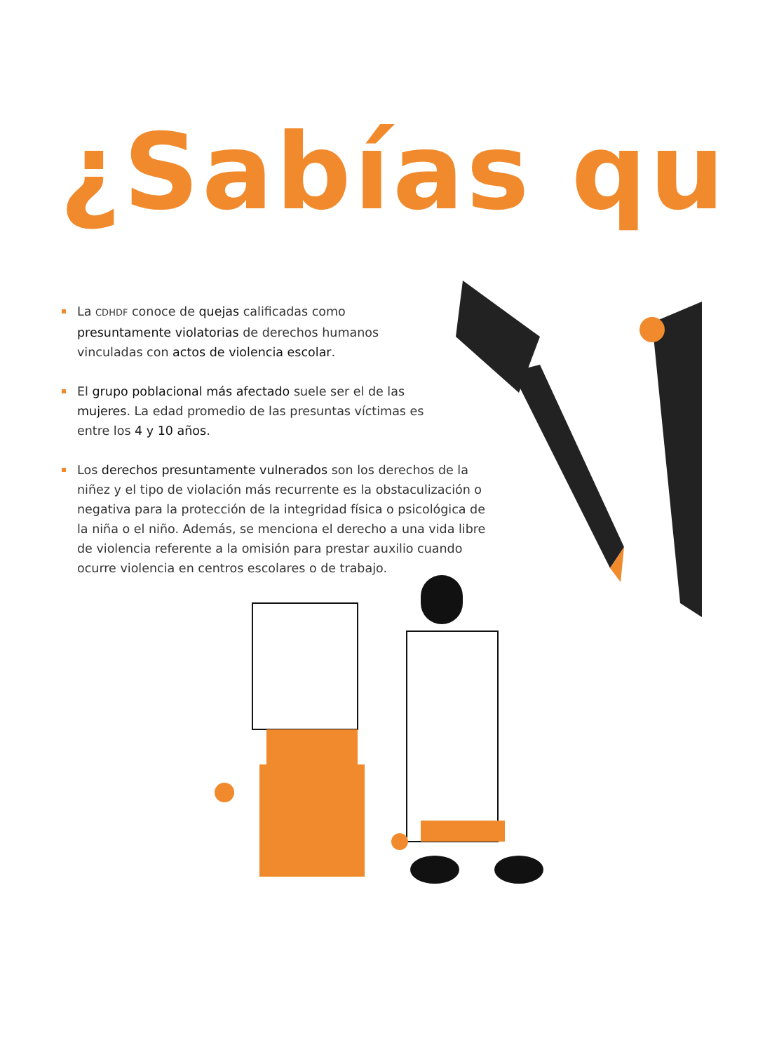¿Sabías qu
La CDHDF conoce de quejas calificadas como presuntamente violatorias de derechos humanos vinculadas con actos de violencia escolar.
El grupo poblacional más afectado suele ser el de las mujeres. La edad promedio de las presuntas víctimas es entre los 4 y 10 años.
Los derechos presuntamente vulnerados son los derechos de la niñez y el tipo de violación más recurrente es la obstaculización o negativa para la protección de la integridad física o psicológica de la niña o el niño. Además, se menciona el derecho a una vida libre de violencia referente a la omisión para prestar auxilio cuando ocurre violencia en centros escolares o de trabajo.